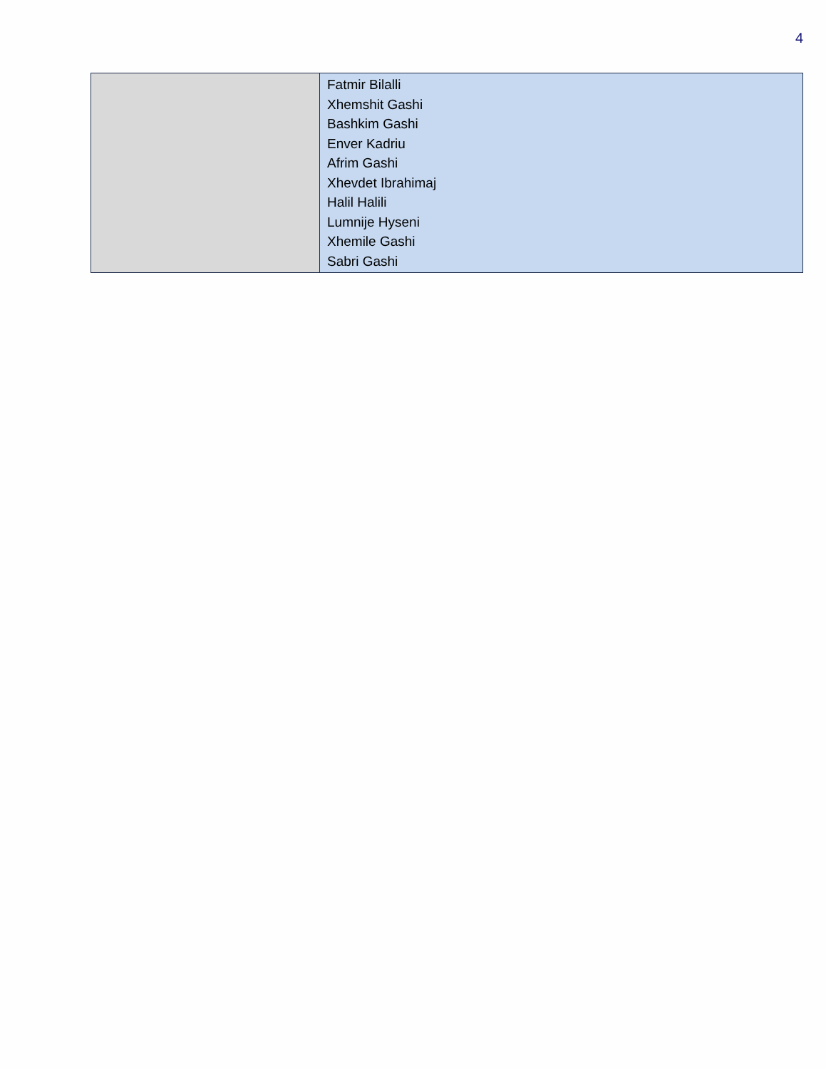4
| | Fatmir Bilalli Xhemshit Gashi Bashkim Gashi Enver Kadriu Afrim Gashi Xhevdet Ibrahimaj Halil Halili Lumnije Hyseni Xhemile Gashi Sabri Gashi |